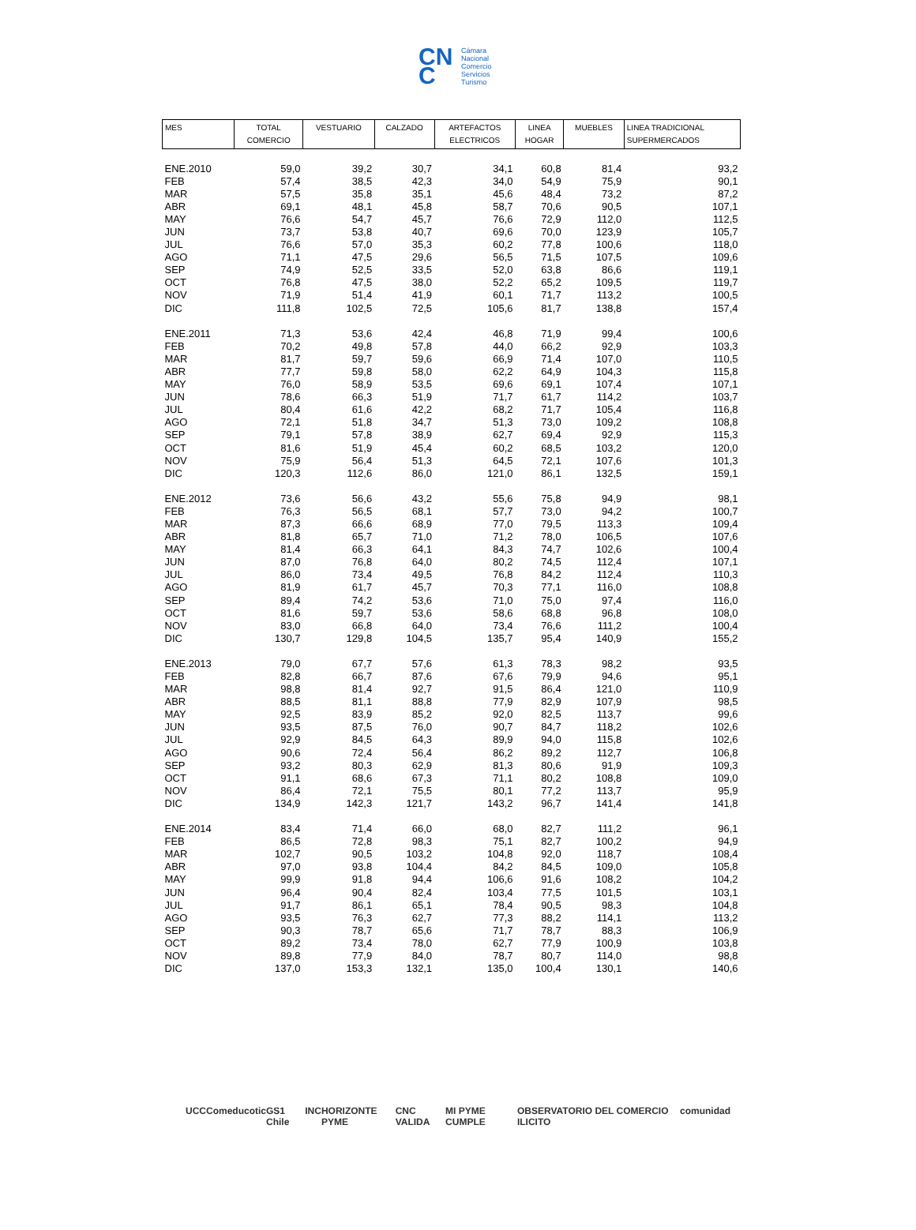CN
C
Cámara
Nacional
Comercio
Servicios
Turismo
| MES | TOTAL COMERCIO | VESTUARIO | CALZADO | ARTEFACTOS ELECTRICOS | LINEA HOGAR | MUEBLES | LINEA TRADICIONAL SUPERMERCADOS |
| --- | --- | --- | --- | --- | --- | --- | --- |
| ENE.2010 | 59,0 | 39,2 | 30,7 | 34,1 | 60,8 | 81,4 | 93,2 |
| FEB | 57,4 | 38,5 | 42,3 | 34,0 | 54,9 | 75,9 | 90,1 |
| MAR | 57,5 | 35,8 | 35,1 | 45,6 | 48,4 | 73,2 | 87,2 |
| ABR | 69,1 | 48,1 | 45,8 | 58,7 | 70,6 | 90,5 | 107,1 |
| MAY | 76,6 | 54,7 | 45,7 | 76,6 | 72,9 | 112,0 | 112,5 |
| JUN | 73,7 | 53,8 | 40,7 | 69,6 | 70,0 | 123,9 | 105,7 |
| JUL | 76,6 | 57,0 | 35,3 | 60,2 | 77,8 | 100,6 | 118,0 |
| AGO | 71,1 | 47,5 | 29,6 | 56,5 | 71,5 | 107,5 | 109,6 |
| SEP | 74,9 | 52,5 | 33,5 | 52,0 | 63,8 | 86,6 | 119,1 |
| OCT | 76,8 | 47,5 | 38,0 | 52,2 | 65,2 | 109,5 | 119,7 |
| NOV | 71,9 | 51,4 | 41,9 | 60,1 | 71,7 | 113,2 | 100,5 |
| DIC | 111,8 | 102,5 | 72,5 | 105,6 | 81,7 | 138,8 | 157,4 |
| ENE.2011 | 71,3 | 53,6 | 42,4 | 46,8 | 71,9 | 99,4 | 100,6 |
| FEB | 70,2 | 49,8 | 57,8 | 44,0 | 66,2 | 92,9 | 103,3 |
| MAR | 81,7 | 59,7 | 59,6 | 66,9 | 71,4 | 107,0 | 110,5 |
| ABR | 77,7 | 59,8 | 58,0 | 62,2 | 64,9 | 104,3 | 115,8 |
| MAY | 76,0 | 58,9 | 53,5 | 69,6 | 69,1 | 107,4 | 107,1 |
| JUN | 78,6 | 66,3 | 51,9 | 71,7 | 61,7 | 114,2 | 103,7 |
| JUL | 80,4 | 61,6 | 42,2 | 68,2 | 71,7 | 105,4 | 116,8 |
| AGO | 72,1 | 51,8 | 34,7 | 51,3 | 73,0 | 109,2 | 108,8 |
| SEP | 79,1 | 57,8 | 38,9 | 62,7 | 69,4 | 92,9 | 115,3 |
| OCT | 81,6 | 51,9 | 45,4 | 60,2 | 68,5 | 103,2 | 120,0 |
| NOV | 75,9 | 56,4 | 51,3 | 64,5 | 72,1 | 107,6 | 101,3 |
| DIC | 120,3 | 112,6 | 86,0 | 121,0 | 86,1 | 132,5 | 159,1 |
| ENE.2012 | 73,6 | 56,6 | 43,2 | 55,6 | 75,8 | 94,9 | 98,1 |
| FEB | 76,3 | 56,5 | 68,1 | 57,7 | 73,0 | 94,2 | 100,7 |
| MAR | 87,3 | 66,6 | 68,9 | 77,0 | 79,5 | 113,3 | 109,4 |
| ABR | 81,8 | 65,7 | 71,0 | 71,2 | 78,0 | 106,5 | 107,6 |
| MAY | 81,4 | 66,3 | 64,1 | 84,3 | 74,7 | 102,6 | 100,4 |
| JUN | 87,0 | 76,8 | 64,0 | 80,2 | 74,5 | 112,4 | 107,1 |
| JUL | 86,0 | 73,4 | 49,5 | 76,8 | 84,2 | 112,4 | 110,3 |
| AGO | 81,9 | 61,7 | 45,7 | 70,3 | 77,1 | 116,0 | 108,8 |
| SEP | 89,4 | 74,2 | 53,6 | 71,0 | 75,0 | 97,4 | 116,0 |
| OCT | 81,6 | 59,7 | 53,6 | 58,6 | 68,8 | 96,8 | 108,0 |
| NOV | 83,0 | 66,8 | 64,0 | 73,4 | 76,6 | 111,2 | 100,4 |
| DIC | 130,7 | 129,8 | 104,5 | 135,7 | 95,4 | 140,9 | 155,2 |
| ENE.2013 | 79,0 | 67,7 | 57,6 | 61,3 | 78,3 | 98,2 | 93,5 |
| FEB | 82,8 | 66,7 | 87,6 | 67,6 | 79,9 | 94,6 | 95,1 |
| MAR | 98,8 | 81,4 | 92,7 | 91,5 | 86,4 | 121,0 | 110,9 |
| ABR | 88,5 | 81,1 | 88,8 | 77,9 | 82,9 | 107,9 | 98,5 |
| MAY | 92,5 | 83,9 | 85,2 | 92,0 | 82,5 | 113,7 | 99,6 |
| JUN | 93,5 | 87,5 | 76,0 | 90,7 | 84,7 | 118,2 | 102,6 |
| JUL | 92,9 | 84,5 | 64,3 | 89,9 | 94,0 | 115,8 | 102,6 |
| AGO | 90,6 | 72,4 | 56,4 | 86,2 | 89,2 | 112,7 | 106,8 |
| SEP | 93,2 | 80,3 | 62,9 | 81,3 | 80,6 | 91,9 | 109,3 |
| OCT | 91,1 | 68,6 | 67,3 | 71,1 | 80,2 | 108,8 | 109,0 |
| NOV | 86,4 | 72,1 | 75,5 | 80,1 | 77,2 | 113,7 | 95,9 |
| DIC | 134,9 | 142,3 | 121,7 | 143,2 | 96,7 | 141,4 | 141,8 |
| ENE.2014 | 83,4 | 71,4 | 66,0 | 68,0 | 82,7 | 111,2 | 96,1 |
| FEB | 86,5 | 72,8 | 98,3 | 75,1 | 82,7 | 100,2 | 94,9 |
| MAR | 102,7 | 90,5 | 103,2 | 104,8 | 92,0 | 118,7 | 108,4 |
| ABR | 97,0 | 93,8 | 104,4 | 84,2 | 84,5 | 109,0 | 105,8 |
| MAY | 99,9 | 91,8 | 94,4 | 106,6 | 91,6 | 108,2 | 104,2 |
| JUN | 96,4 | 90,4 | 82,4 | 103,4 | 77,5 | 101,5 | 103,1 |
| JUL | 91,7 | 86,1 | 65,1 | 78,4 | 90,5 | 98,3 | 104,8 |
| AGO | 93,5 | 76,3 | 62,7 | 77,3 | 88,2 | 114,1 | 113,2 |
| SEP | 90,3 | 78,7 | 65,6 | 71,7 | 78,7 | 88,3 | 106,9 |
| OCT | 89,2 | 73,4 | 78,0 | 62,7 | 77,9 | 100,9 | 103,8 |
| NOV | 89,8 | 77,9 | 84,0 | 78,7 | 80,7 | 114,0 | 98,8 |
| DIC | 137,0 | 153,3 | 132,1 | 135,0 | 100,4 | 130,1 | 140,6 |
UCC Comeduc otic GS1 Chile INC HORIZONTE PYME CNC VALIDA MI PYME CUMPLE OBSERVATORIO DEL COMERCIO ILICITO comunidad